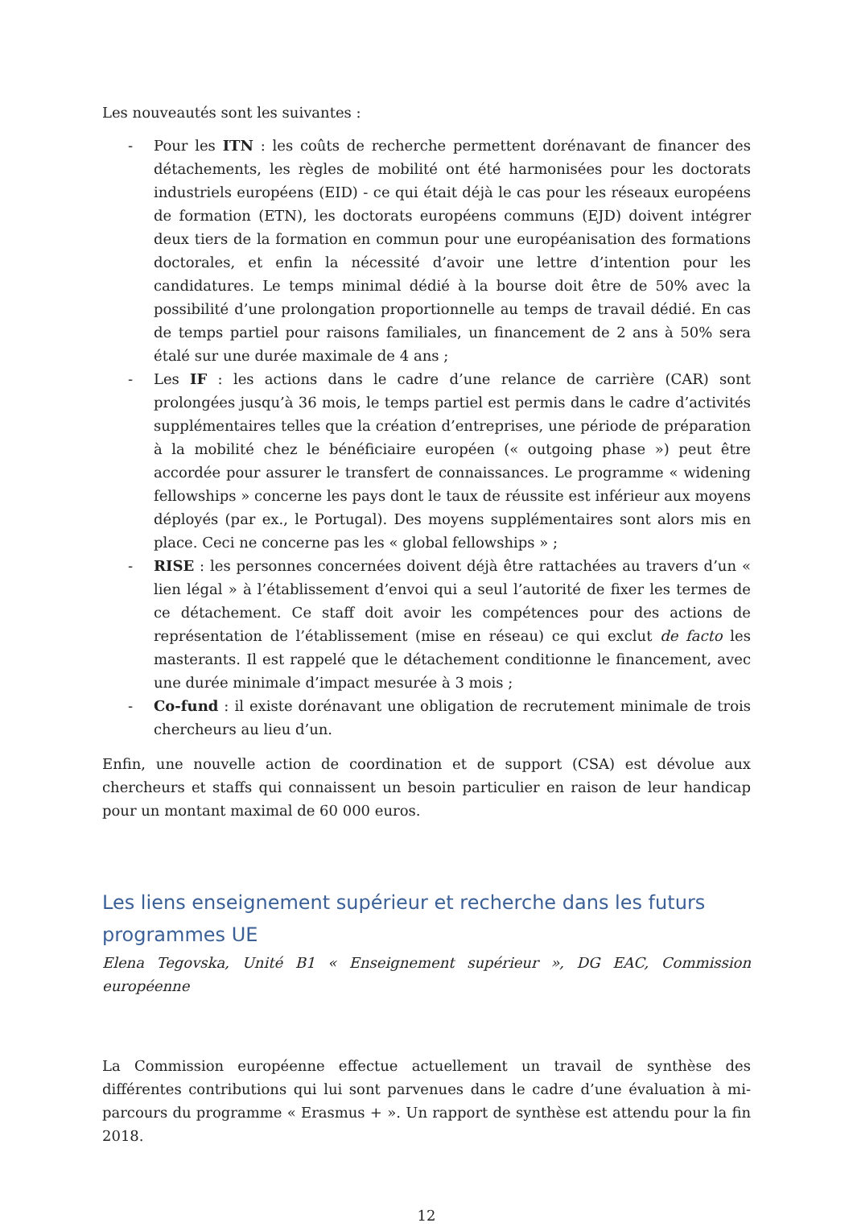Les nouveautés sont les suivantes :
- Pour les ITN : les coûts de recherche permettent dorénavant de financer des détachements, les règles de mobilité ont été harmonisées pour les doctorats industriels européens (EID) - ce qui était déjà le cas pour les réseaux européens de formation (ETN), les doctorats européens communs (EJD) doivent intégrer deux tiers de la formation en commun pour une européanisation des formations doctorales, et enfin la nécessité d’avoir une lettre d’intention pour les candidatures. Le temps minimal dédié à la bourse doit être de 50% avec la possibilité d’une prolongation proportionnelle au temps de travail dédié. En cas de temps partiel pour raisons familiales, un financement de 2 ans à 50% sera étalé sur une durée maximale de 4 ans ;
- Les IF : les actions dans le cadre d’une relance de carrière (CAR) sont prolongées jusqu’à 36 mois, le temps partiel est permis dans le cadre d’activités supplémentaires telles que la création d’entreprises, une période de préparation à la mobilité chez le bénéficiaire européen (« outgoing phase ») peut être accordée pour assurer le transfert de connaissances. Le programme « widening fellowships » concerne les pays dont le taux de réussite est inférieur aux moyens déployés (par ex., le Portugal). Des moyens supplémentaires sont alors mis en place. Ceci ne concerne pas les « global fellowships » ;
- RISE : les personnes concernées doivent déjà être rattachées au travers d’un « lien légal » à l’établissement d’envoi qui a seul l’autorité de fixer les termes de ce détachement. Ce staff doit avoir les compétences pour des actions de représentation de l’établissement (mise en réseau) ce qui exclut de facto les masterants. Il est rappelé que le détachement conditionne le financement, avec une durée minimale d’impact mesurée à 3 mois ;
- Co-fund : il existe dorénavant une obligation de recrutement minimale de trois chercheurs au lieu d’un.
Enfin, une nouvelle action de coordination et de support (CSA) est dévolue aux chercheurs et staffs qui connaissent un besoin particulier en raison de leur handicap pour un montant maximal de 60 000 euros.
Les liens enseignement supérieur et recherche dans les futurs programmes UE
Elena Tegovska, Unité B1 « Enseignement supérieur », DG EAC, Commission européenne
La Commission européenne effectue actuellement un travail de synthèse des différentes contributions qui lui sont parvenues dans le cadre d’une évaluation à mi-parcours du programme « Erasmus + ». Un rapport de synthèse est attendu pour la fin 2018.
12